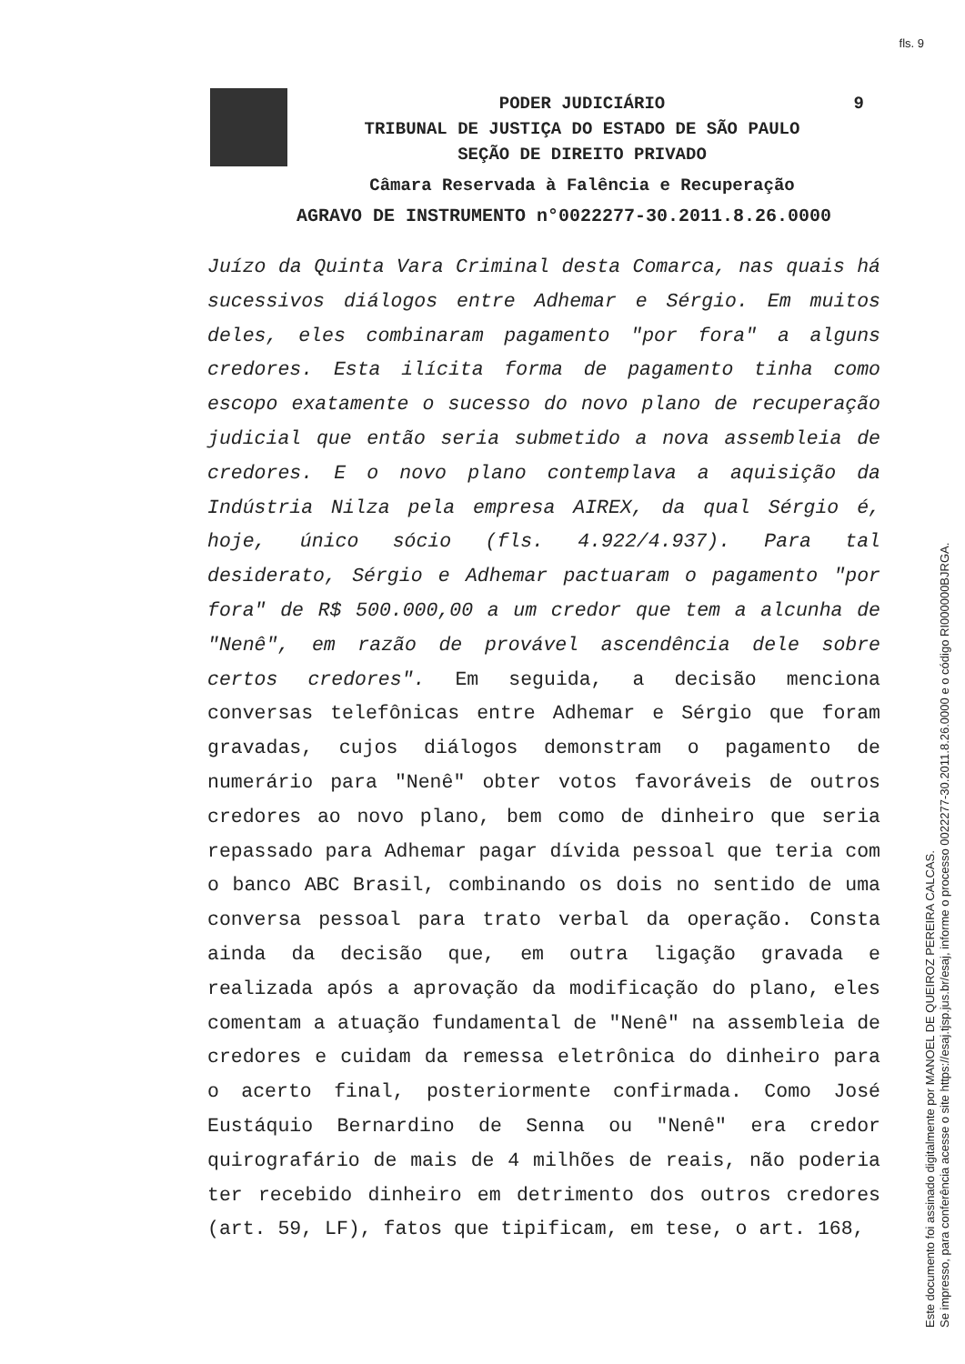fls. 9
PODER JUDICIÁRIO
9
TRIBUNAL DE JUSTIÇA DO ESTADO DE SÃO PAULO
SEÇÃO DE DIREITO PRIVADO
Câmara Reservada à Falência e Recuperação
AGRAVO DE INSTRUMENTO n°0022277-30.2011.8.26.0000
Juízo da Quinta Vara Criminal desta Comarca, nas quais há sucessivos diálogos entre Adhemar e Sérgio. Em muitos deles, eles combinaram pagamento "por fora" a alguns credores. Esta ilícita forma de pagamento tinha como escopo exatamente o sucesso do novo plano de recuperação judicial que então seria submetido a nova assembleia de credores. E o novo plano contemplava a aquisição da Indústria Nilza pela empresa AIREX, da qual Sérgio é, hoje, único sócio (fls. 4.922/4.937). Para tal desiderato, Sérgio e Adhemar pactuaram o pagamento "por fora" de R$ 500.000,00 a um credor que tem a alcunha de "Nenê", em razão de provável ascendência dele sobre certos credores". Em seguida, a decisão menciona conversas telefônicas entre Adhemar e Sérgio que foram gravadas, cujos diálogos demonstram o pagamento de numerário para "Nenê" obter votos favoráveis de outros credores ao novo plano, bem como de dinheiro que seria repassado para Adhemar pagar dívida pessoal que teria com o banco ABC Brasil, combinando os dois no sentido de uma conversa pessoal para trato verbal da operação. Consta ainda da decisão que, em outra ligação gravada e realizada após a aprovação da modificação do plano, eles comentam a atuação fundamental de "Nenê" na assembleia de credores e cuidam da remessa eletrônica do dinheiro para o acerto final, posteriormente confirmada. Como José Eustáquio Bernardino de Senna ou "Nenê" era credor quirografário de mais de 4 milhões de reais, não poderia ter recebido dinheiro em detrimento dos outros credores (art. 59, LF), fatos que tipificam, em tese, o art. 168,
Este documento foi assinado digitalmente por MANOEL DE QUEIROZ PEREIRA CALCAS.
Se impresso, para conferência acesse o site https://esaj.tjsp.jus.br/esaj, informe o processo 0022277-30.2011.8.26.0000 e o código RI000000BJRGA.